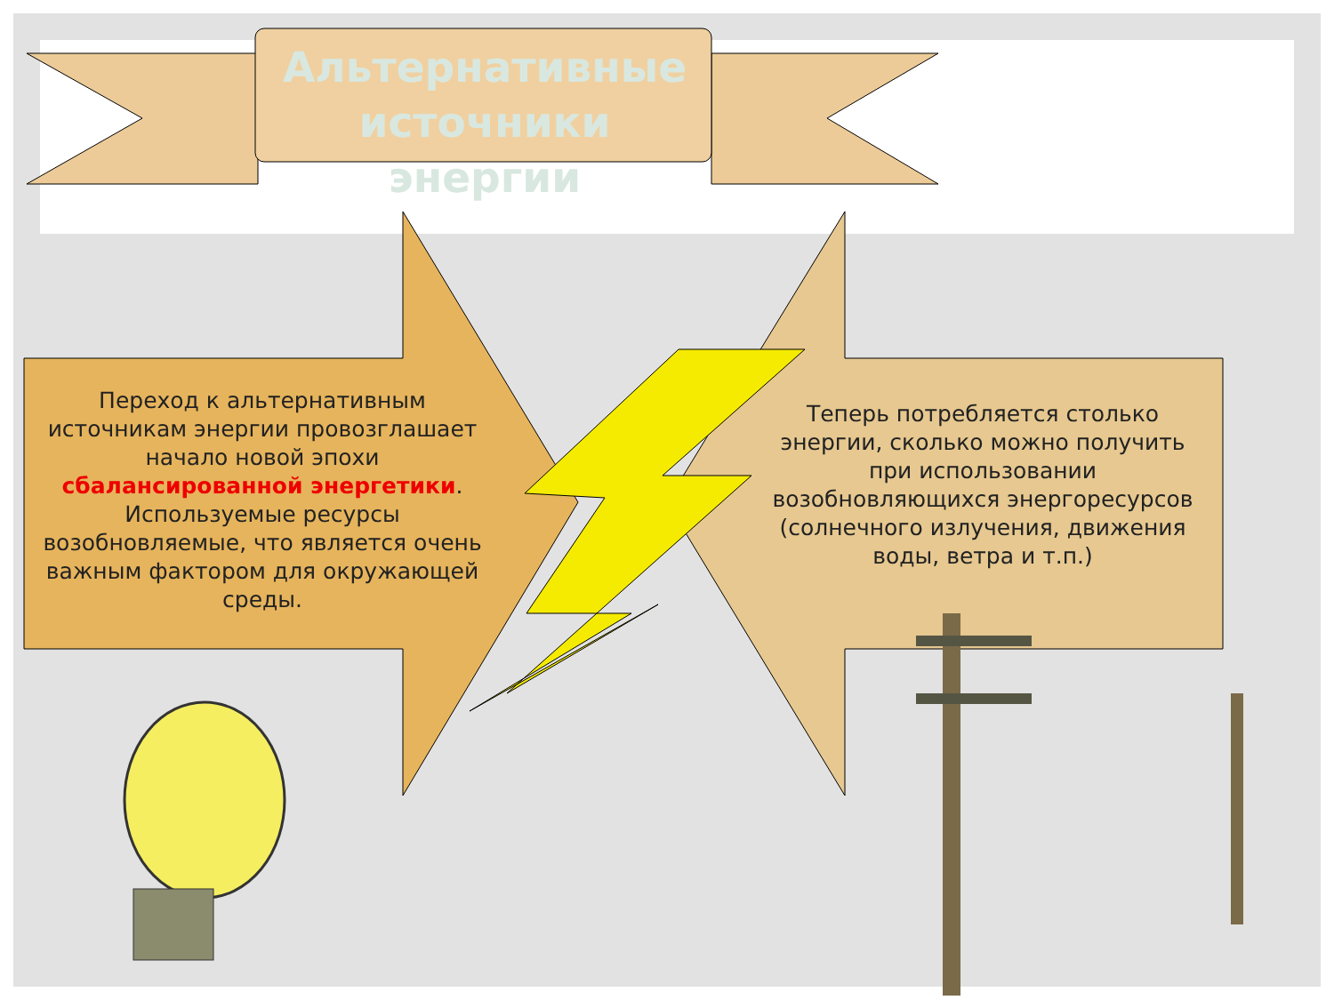Альтернативные источники энергии
Переход к альтернативным источникам энергии провозглашает начало новой эпохи сбалансированной энергетики. Используемые ресурсы возобновляемые, что является очень важным фактором для окружающей среды.
Теперь потребляется столько энергии, сколько можно получить при использовании возобновляющихся энергоресурсов (солнечного излучения, движения воды, ветра и т.п.)